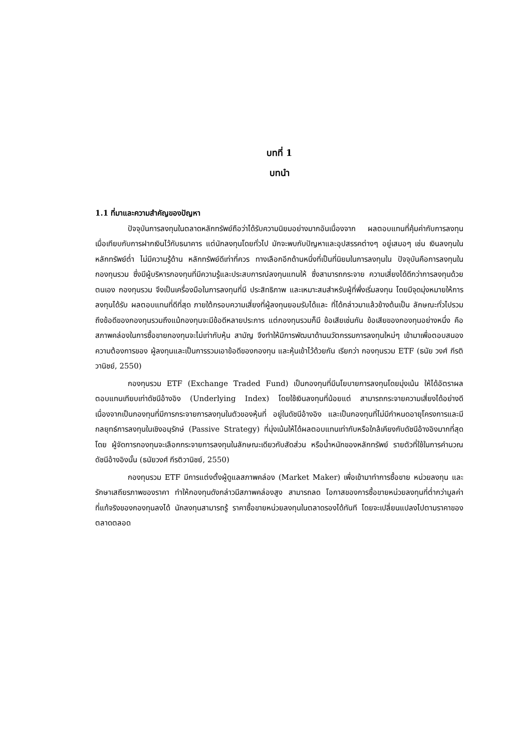บทที่ 1
บทนำ
1.1 ที่มาและความสำคัญของปัญหา
ปัจจุบันการลงทุนในตลาดหลักทรัพย์ถือว่าได้รับความนิยมอย่างมากอันเนื่องจาก ผลตอบแทนที่คุ้มค่ากับการลงทุนเมื่อเทียบกับการฝากเงินไว้กับธนาคาร แต่นักลงทุนโดยทั่วไป มักจะพบกับปัญหาและอุปสรรคต่างๆ อยู่เสมอๆ เช่น เงินลงทุนในหลักทรัพย์ต่ำ ไม่มีความรู้ด้าน หลักทรัพย์ดีเท่าที่ควร ทางเลือกอีกด้านหนึ่งที่เป็นที่นิยมในการลงทุนใน ปัจจุบันคือการลงทุนใน กองทุนรวม ซึ่งมีผู้บริหารกองทุนที่มีความรู้และประสบการณ์ลงทุนแทนให้ ซึ่งสามารถกระจาย ความเสี่ยงได้ดีกว่าการลงทุนด้วยตนเอง กองทุนรวม จึงเป็นเครื่องมือในการลงทุนที่มี ประสิทธิภาพ และเหมาะสมสำหรับผู้ที่พึ่งเริ่มลงทุน โดยมีจุดมุ่งหมายให้การลงทุนได้รับ ผลตอบแทนที่ดีที่สุด ภายใต้กรอบความเสี่ยงที่ผู้ลงทุนยอมรับได้และ ที่ได้กล่าวมาแล้วข้างต้นเป็น ลักษณะทั่วไปรวมถึงข้อดีของกองทุนรวมถึงแม้กองทุนจะมีข้อดีหลายประการ แต่กองทุนรวมก็มี ข้อเสียเช่นกัน ข้อเสียของกองทุนอย่างหนึ่ง คือ สภาพคล่องในการซื้อขายกองทุนจะไม่เท่ากับหุ้น สามัญ จึงทำให้มีการพัฒนาด้านนวัตกรรมการลงทุนใหม่ๆ เข้ามาเพื่อตอบสนองความต้องการของ ผู้ลงทุนและเป็นการรวมเอาข้อดีของกองทุน และหุ้นเข้าไว้ด้วยกัน เรียกว่า กองทุนรวม ETF (ธนัย วงศ์ กีรติวานิชย์, 2550)
กองทุนรวม ETF (Exchange Traded Fund) เป็นกองทุนที่มีนโยบายการลงทุนโดยมุ่งเน้น ให้ได้อัตราผลตอบแทนเทียบเท่าดัชนีอ้างอิง (Underlying Index) โดยใช้เงินลงทุนที่น้อยแต่ สามารถกระจายความเสี่ยงได้อย่างดี เนื่องจากเป็นกองทุนที่มีการกระจายการลงทุนในตัวของหุ้นที่ อยู่ในดัชนีอ้างอิง และเป็นกองทุนที่ไม่มีกำหนดอายุโครงการและมีกลยุทธ์การลงทุนในเชิงอนุรักษ์ (Passive Strategy) ที่มุ่งเน้นให้ได้ผลตอบแทนเท่ากับหรือใกล้เคียงกับดัชนีอ้างอิงมากที่สุด โดย ผู้จัดการกองทุนจะเลือกกระจายการลงทุนในลักษณะเดียวกับสัดส่วน หรือน้ำหนักของหลักทรัพย์ รายตัวที่ใช้ในการคำนวณดัชนีอ้างอิงนั้น (ธนัยวงศ์ กีรติวานิชย์, 2550)
กองทุนรวม ETF มีการแต่งตั้งผู้ดูแลสภาพคล่อง (Market Maker) เพื่อเข้ามาทำการซื้อขาย หน่วยลงทุน และรักษาเสถียรภาพของราคา ทำให้กองทุนดังกล่าวมีสภาพคล่องสูง สามารถลด โอกาสของการซื้อขายหน่วยลงทุนที่ต่ำกว่ามูลค่าที่แท้จริงของกองทุนลงได้ นักลงทุนสามารถรู้ ราคาซื้อขายหน่วยลงทุนในตลาดรองได้ทันที โดยจะเปลี่ยนแปลงไปตามราคาของตลาดตลอด